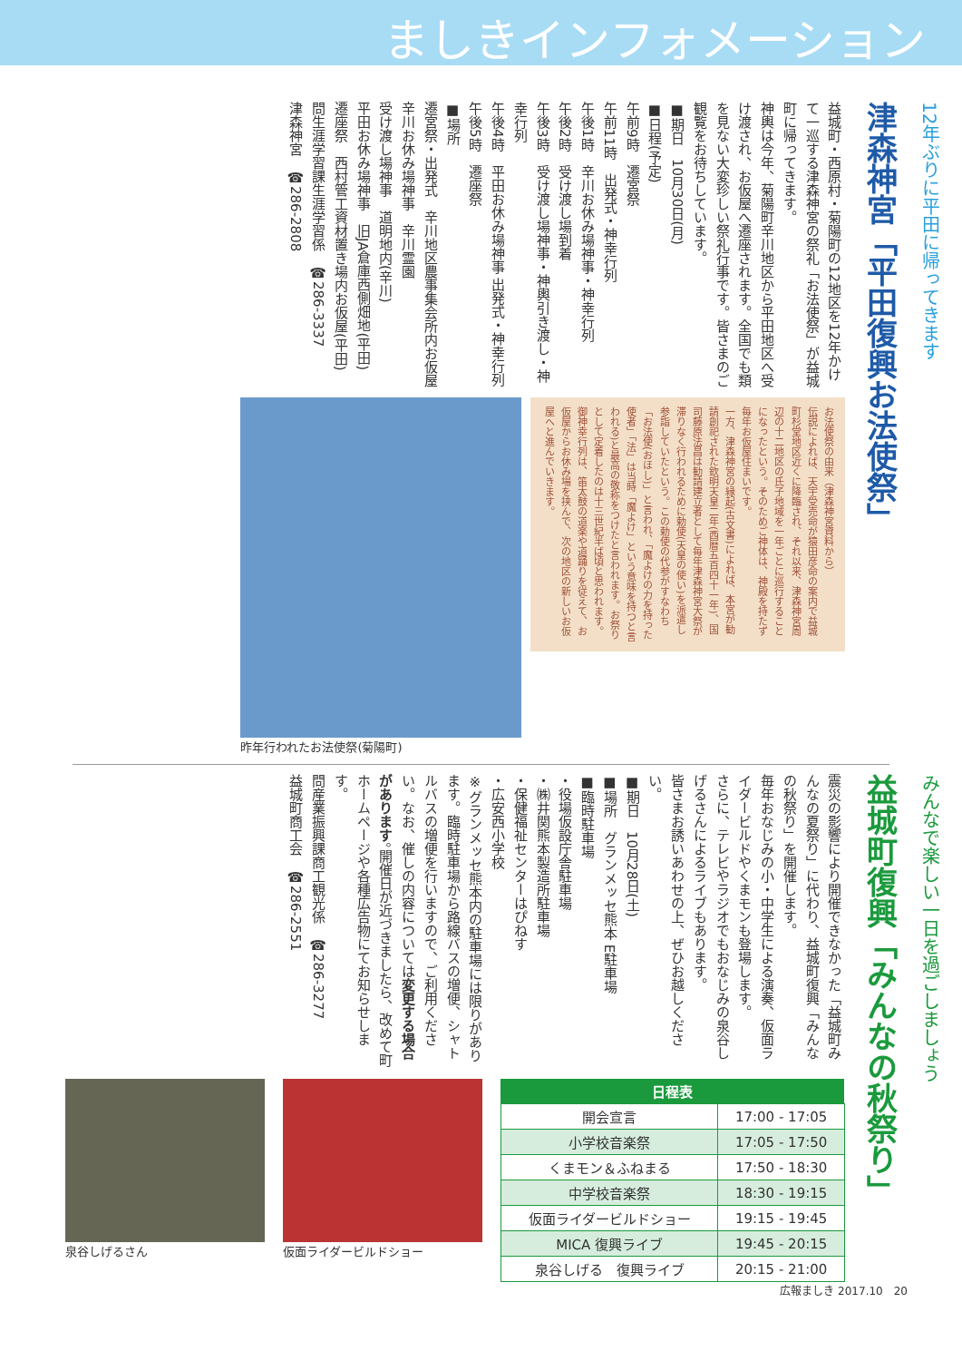ましきインフォメーション
12年ぶりに平田に帰ってきます
津森神宮「平田復興お法使祭」
益城町・西原村・菊陽町の12地区を12年かけて一巡する津森神宮の祭礼「お法使祭」が益城町に帰ってきます。
神輿は今年、菊陽町辛川地区から平田地区へ受け渡され、お仮屋へ遷座されます。全国でも類を見ない大変珍しい祭礼行事です。皆さまのご観覧をお待ちしています。
■期日　10月30日(月)
■日程(予定)
午前9時　遷宮祭
午前11時　出発式・神幸行列
午後1時　辛川お休み場神事・神幸行列
午後2時　受け渡し場到着
午後3時　受け渡し場神事・神輿引き渡し・神幸行列
午後4時　平田お休み場神事 出発式・神幸行列
午後5時　遷座祭
■場所
遷宮祭・出発式　辛川地区農事集会所内お仮屋
辛川お休み場神事　辛川霊園
受け渡し場神事　道明地内(辛川)
平田お休み場神事　旧JA倉庫西側畑地(平田)
遷座祭　西村管工資材置き場内お仮屋(平田)
問生涯学習課生涯学習係　☎286-3337
津森神宮　☎286-2808
お法使祭の由来（津森神宮資料から）
伝説によれば、天宇受売命が猿田彦命の案内で益城町杉堂地区近くに降臨され、それ以来、津森神宮周辺の十二地区の氏子地域を一年ごとに巡行することになったという。そのためご神体は、神殿を持たず毎年お仮屋住まいです。
一方、津森神宮の縁起(古文書)によれば、本宮が勧請創祀された欽明天皇二年(西暦五百四十一年)、国司藤原法昌は勧請建立者として毎年津森神宮大祭が滞りなく行われるために勅使(天皇の使い)を派遣し参詣していたという。この勅使の代参がすなわち「お法使(おほし)」と言われ、「魔よけの力を持った使者」「法」は当時「魔よけ」という意味を持つと言われる)と最高の敬称をつけたと言われます。お祭りとして定着したのは十三世紀半ば頃と思われます。
御神幸行列は、笛太鼓の道楽や道踊りを従えて、お仮屋からお休み場を挟んで、次の地区の新しいお仮屋へと進んでいきます。
昨年行われたお法使祭(菊陽町)
みんなで楽しい一日を過ごしましょう
益城町復興「みんなの秋祭り」
震災の影響により開催できなかった「益城町みんなの夏祭り」に代わり、益城町復興「みんなの秋祭り」を開催します。
毎年おなじみの小・中学生による演奏、仮面ライダービルドやくまモンも登場します。
さらに、テレビやラジオでもおなじみの泉谷しげるさんによるライブもあります。
皆さまお誘いあわせの上、ぜひお越しください。
■期日　10月28日(土)
■場所　グランメッセ熊本 E駐車場
■臨時駐車場
・役場仮設庁舎駐車場
・㈱井関熊本製造所駐車場
・保健福祉センターはぴねす
・広安西小学校
※グランメッセ熊本内の駐車場には限りがあります。臨時駐車場から路線バスの増便、シャトルバスの増便を行いますので、ご利用ください。なお、催しの内容については変更する場合があります。開催日が近づきましたら、改めて町ホームページや各種広告物にてお知らせします。
問産業振興課商工観光係　☎286-3277
益城町商工会　☎286-2551
| 日程表 | |
| --- | --- |
| 開会宣言 | 17:00 - 17:05 |
| 小学校音楽祭 | 17:05 - 17:50 |
| くまモン＆ふねまる | 17:50 - 18:30 |
| 中学校音楽祭 | 18:30 - 19:15 |
| 仮面ライダービルドショー | 19:15 - 19:45 |
| MICA 復興ライブ | 19:45 - 20:15 |
| 泉谷しげる 復興ライブ | 20:15 - 21:00 |
仮面ライダービルドショー 泉谷しげるさん
広報ましき 2017.10　20